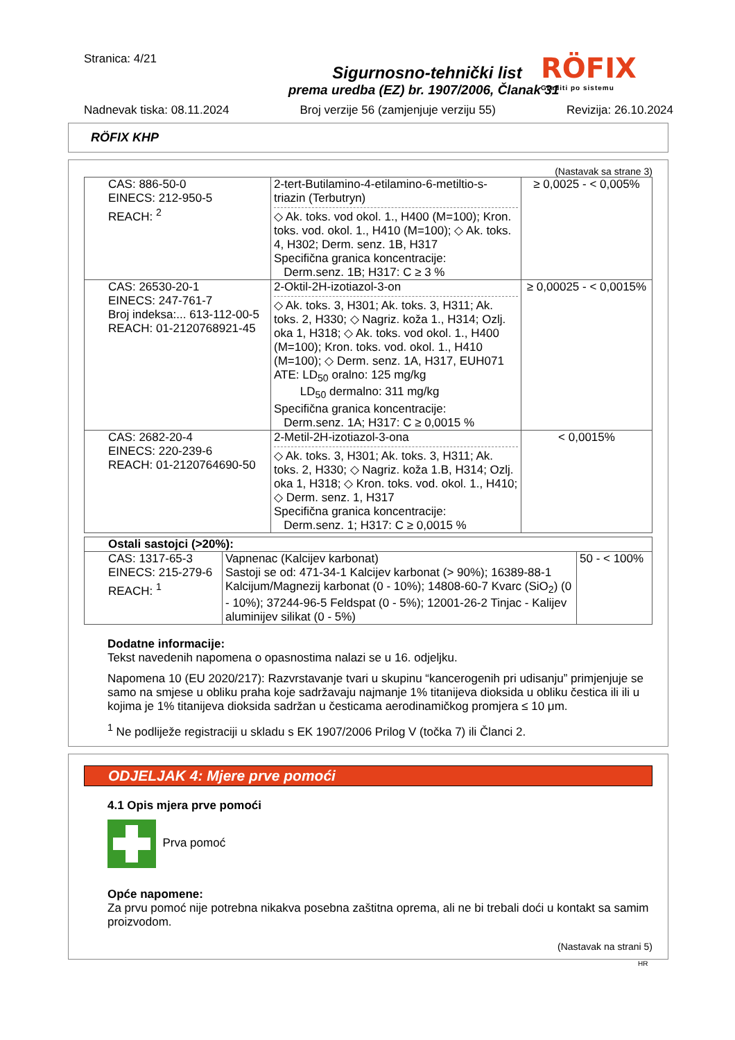Stranica: 4/21
Sigurnosno-tehnički list
prema uredba (EZ) br. 1907/2006, Članak 31
Nadnevak tiska: 08.11.2024 Broj verzije 56 (zamjenjuje verziju 55) Revizija: 26.10.2024
RÖFIX
Graditi po sistemu
RÖFIX KHP
(Nastavak sa strane 3)
| CAS: 886-50-0 EINECS: 212-950-5 REACH: <sup>2</sup> | 2-tert-Butilamino-4-etilamino-6-metiltio-s-triazin (Terbutryn) ◇ Ak. toks. vod okol. 1., H400 (M=100); Kron. toks. vod. okol. 1., H410 (M=100); ◇ Ak. toks. 4, H302; Derm. senz. 1B, H317 Specifična granica koncentracije: Derm.senz. 1B; H317: C ≥ 3 % | ≥ 0,0025 - < 0,005% |
| CAS: 26530-20-1 EINECS: 247-761-7 Broj indeksa:... 613-112-00-5 REACH: 01-2120768921-45 | 2-Oktil-2H-izotiazol-3-on ◇ Ak. toks. 3, H301; Ak. toks. 3, H311; Ak. toks. 2, H330; ◇ Nagriz. koža 1., H314; Ozlj. oka 1, H318; ◇ Ak. toks. vod okol. 1., H400 (M=100); Kron. toks. vod. okol. 1., H410 (M=100); ◇ Derm. senz. 1A, H317, EUH071 ATE: LD<sub>50</sub> oralno: 125 mg/kg LD<sub>50</sub> dermalno: 311 mg/kg Specifična granica koncentracije: Derm.senz. 1A; H317: C ≥ 0,0015 % | ≥ 0,00025 - < 0,0015% |
| CAS: 2682-20-4 EINECS: 220-239-6 REACH: 01-2120764690-50 | 2-Metil-2H-izotiazol-3-ona ◇ Ak. toks. 3, H301; Ak. toks. 3, H311; Ak. toks. 2, H330; ◇ Nagriz. koža 1.B, H314; Ozlj. oka 1, H318; ◇ Kron. toks. vod. okol. 1., H410; ◇ Derm. senz. 1, H317 Specifična granica koncentracije: Derm.senz. 1; H317: C ≥ 0,0015 % | < 0,0015% |
| Ostali sastojci (>20%): | | |
| CAS: 1317-65-3 EINECS: 215-279-6 REACH: <sup>1</sup> | Vapnenac (Kalcijev karbonat) Sastoji se od: 471-34-1 Kalcijev karbonat (> 90%); 16389-88-1 Kalcijum/Magnezij karbonat (0 - 10%); 14808-60-7 Kvarc (SiO<sub>2</sub>) (0 - 10%); 37244-96-5 Feldspat (0 - 5%); 12001-26-2 Tinjac - Kalijev aluminijev silikat (0 - 5%) | 50 - < 100% |
Dodatne informacije:
Tekst navedenih napomena o opasnostima nalazi se u 16. odjeljku.
Napomena 10 (EU 2020/217): Razvrstavanje tvari u skupinu “kancerogenih pri udisanju” primjenjuje se samo na smjese u obliku praha koje sadržavaju najmanje 1% titanijeva dioksida u obliku čestica ili ili u kojima je 1% titanijeva dioksida sadržan u česticama aerodinamičkog promjera ≤ 10 μm.
<sup>1</sup> Ne podliježe registraciji u skladu s EK 1907/2006 Prilog V (točka 7) ili Članci 2.
ODJELJAK 4: Mjere prve pomoći
4.1 Opis mjera prve pomoći
Prva pomoć
Opće napomene:
Za prvu pomoć nije potrebna nikakva posebna zaštitna oprema, ali ne bi trebali doći u kontakt sa samim proizvodom.
(Nastavak na strani 5)
HR